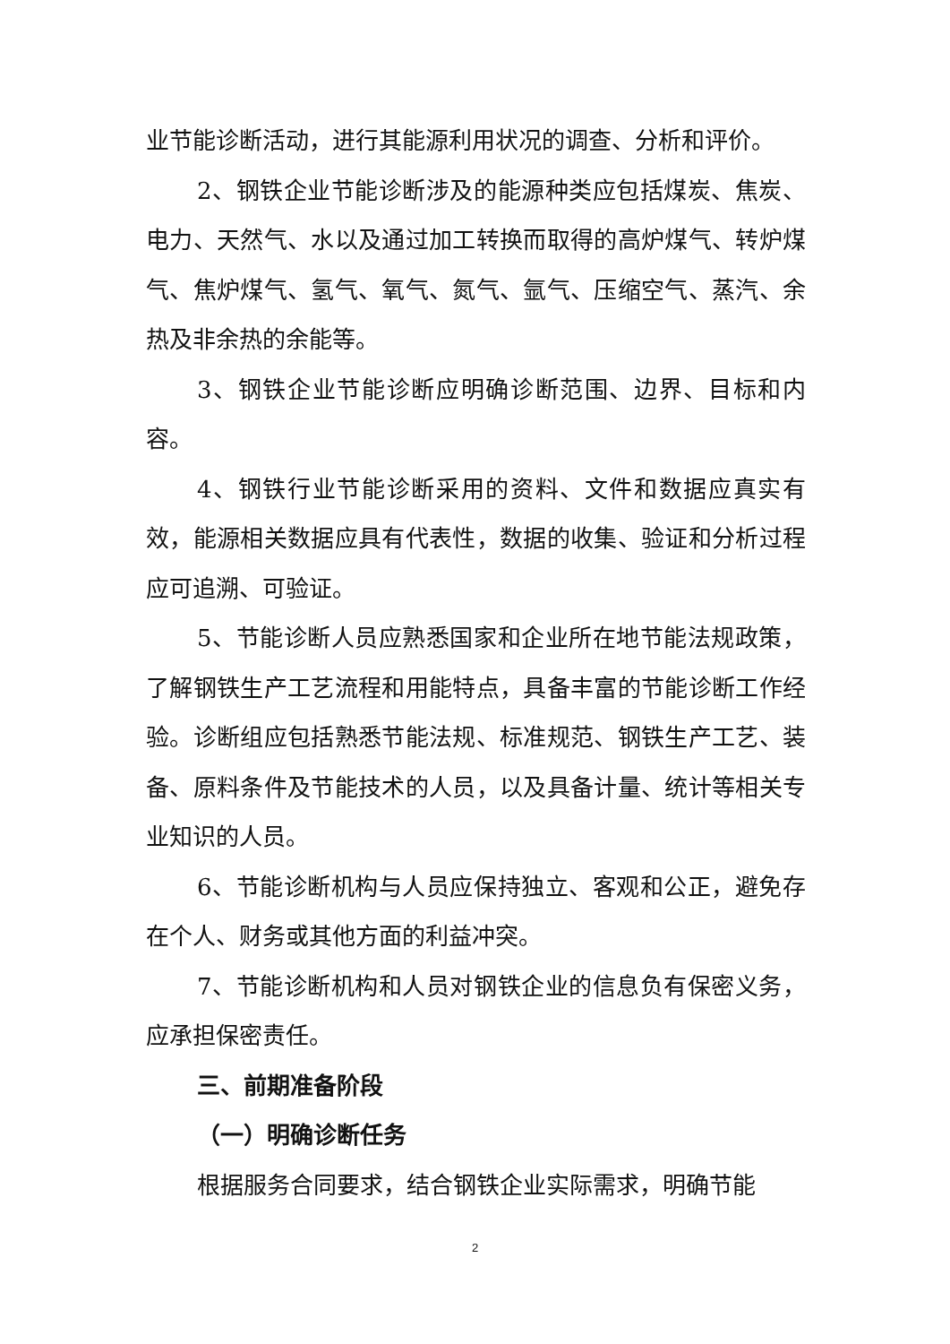业节能诊断活动，进行其能源利用状况的调查、分析和评价。
2、钢铁企业节能诊断涉及的能源种类应包括煤炭、焦炭、电力、天然气、水以及通过加工转换而取得的高炉煤气、转炉煤气、焦炉煤气、氢气、氧气、氮气、氩气、压缩空气、蒸汽、余热及非余热的余能等。
3、钢铁企业节能诊断应明确诊断范围、边界、目标和内容。
4、钢铁行业节能诊断采用的资料、文件和数据应真实有效，能源相关数据应具有代表性，数据的收集、验证和分析过程应可追溯、可验证。
5、节能诊断人员应熟悉国家和企业所在地节能法规政策，了解钢铁生产工艺流程和用能特点，具备丰富的节能诊断工作经验。诊断组应包括熟悉节能法规、标准规范、钢铁生产工艺、装备、原料条件及节能技术的人员，以及具备计量、统计等相关专业知识的人员。
6、节能诊断机构与人员应保持独立、客观和公正，避免存在个人、财务或其他方面的利益冲突。
7、节能诊断机构和人员对钢铁企业的信息负有保密义务，应承担保密责任。
三、前期准备阶段
（一）明确诊断任务
根据服务合同要求，结合钢铁企业实际需求，明确节能
2